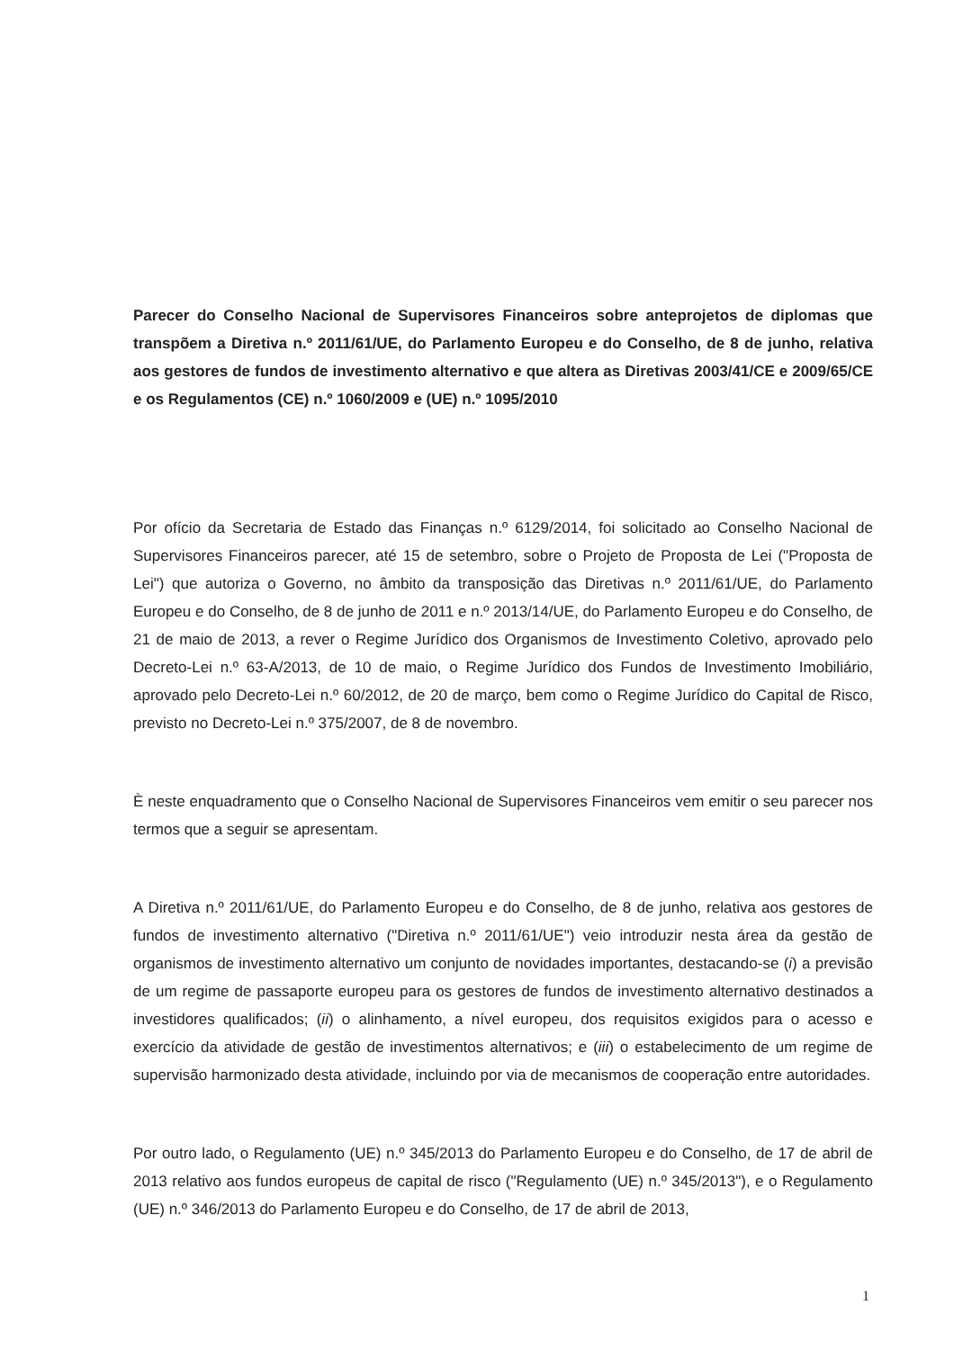Parecer do Conselho Nacional de Supervisores Financeiros sobre anteprojetos de diplomas que transpõem a Diretiva n.º 2011/61/UE, do Parlamento Europeu e do Conselho, de 8 de junho, relativa aos gestores de fundos de investimento alternativo e que altera as Diretivas 2003/41/CE e 2009/65/CE e os Regulamentos (CE) n.º 1060/2009 e (UE) n.º 1095/2010
Por ofício da Secretaria de Estado das Finanças n.º 6129/2014, foi solicitado ao Conselho Nacional de Supervisores Financeiros parecer, até 15 de setembro, sobre o Projeto de Proposta de Lei ("Proposta de Lei") que autoriza o Governo, no âmbito da transposição das Diretivas n.º 2011/61/UE, do Parlamento Europeu e do Conselho, de 8 de junho de 2011 e n.º 2013/14/UE, do Parlamento Europeu e do Conselho, de 21 de maio de 2013, a rever o Regime Jurídico dos Organismos de Investimento Coletivo, aprovado pelo Decreto-Lei n.º 63-A/2013, de 10 de maio, o Regime Jurídico dos Fundos de Investimento Imobiliário, aprovado pelo Decreto-Lei n.º 60/2012, de 20 de março, bem como o Regime Jurídico do Capital de Risco, previsto no Decreto-Lei n.º 375/2007, de 8 de novembro.
È neste enquadramento que o Conselho Nacional de Supervisores Financeiros vem emitir o seu parecer nos termos que a seguir se apresentam.
A Diretiva n.º 2011/61/UE, do Parlamento Europeu e do Conselho, de 8 de junho, relativa aos gestores de fundos de investimento alternativo ("Diretiva n.º 2011/61/UE") veio introduzir nesta área da gestão de organismos de investimento alternativo um conjunto de novidades importantes, destacando-se (i) a previsão de um regime de passaporte europeu para os gestores de fundos de investimento alternativo destinados a investidores qualificados; (ii) o alinhamento, a nível europeu, dos requisitos exigidos para o acesso e exercício da atividade de gestão de investimentos alternativos; e (iii) o estabelecimento de um regime de supervisão harmonizado desta atividade, incluindo por via de mecanismos de cooperação entre autoridades.
Por outro lado, o Regulamento (UE) n.º 345/2013 do Parlamento Europeu e do Conselho, de 17 de abril de 2013 relativo aos fundos europeus de capital de risco ("Regulamento (UE) n.º 345/2013"), e o Regulamento (UE) n.º 346/2013 do Parlamento Europeu e do Conselho, de 17 de abril de 2013,
1